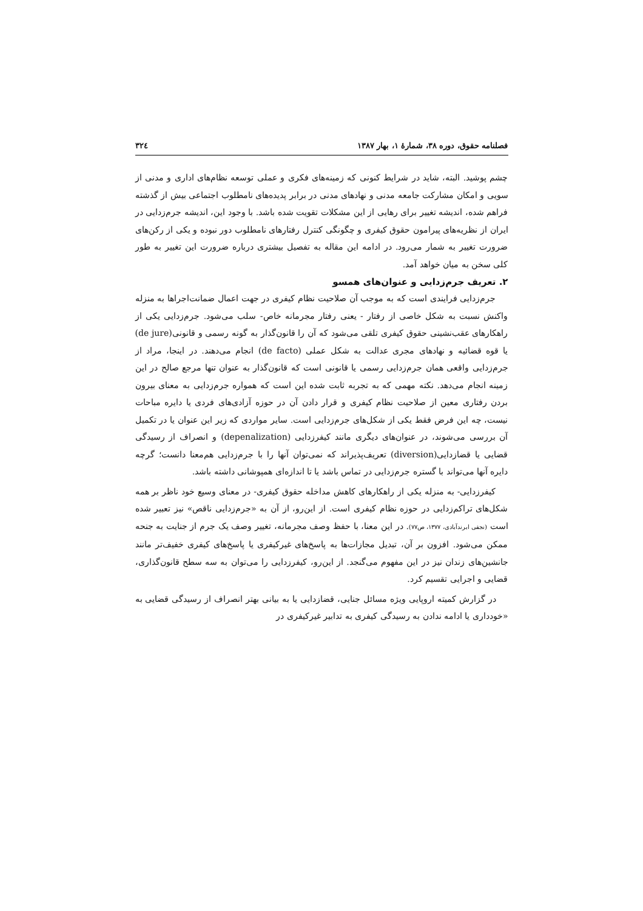فصلنامه حقوق، دوره ۳۸، شمارهٔ ۱، بهار ۱۳۸۷ ۳۲٤
چشم پوشید. البته، شاید در شرایط کنونی که زمینه‌های فکری و عملی توسعه نظام‌های اداری و مدنی از سویی و امکان مشارکت جامعه مدنی و نهادهای مدنی در برابر پدیده‌های نامطلوب اجتماعی بیش از گذشته فراهم شده، اندیشه تغییر برای رهایی از این مشکلات تقویت شده باشد. با وجود این، اندیشه جرم‌زدایی در ایران از نظریه‌های پیرامون حقوق کیفری و چگونگی کنترل رفتارهای نامطلوب دور نبوده و یکی از رکن‌های ضرورت تغییر به شمار می‌رود. در ادامه این مقاله به تفصیل بیشتری درباره ضرورت این تغییر به طور کلی سخن به میان خواهد آمد.
۲. تعریف جرم‌زدایی و عنوان‌های همسو
جرم‌زدایی فرایندی است که به موجب آن صلاحیت نظام کیفری در جهت اعمال ضمانت‌اجراها به منزله واکنش نسبت به شکل خاصی از رفتار - یعنی رفتار مجرمانه خاص- سلب می‌شود. جرم‌زدایی یکی از راهکارهای عقب‌نشینی حقوق کیفری تلقی می‌شود که آن را قانون‌گذار به گونه رسمی و قانونی(de jure) یا قوه قضائیه و نهادهای مجری عدالت به شکل عملی (de facto) انجام می‌دهند. در اینجا، مراد از جرم‌زدایی واقعی همان جرم‌زدایی رسمی یا قانونی است که قانون‌گذار به عنوان تنها مرجع صالح در این زمینه انجام می‌دهد. نکته مهمی که به تجربه ثابت شده این است که همواره جرم‌زدایی به معنای بیرون بردن رفتاری معین از صلاحیت نظام کیفری و قرار دادن آن در حوزه آزادی‌های فردی یا دایره مباحات نیست، چه این فرض فقط یکی از شکل‌های جرم‌زدایی است. سایر مواردی که زیر این عنوان یا در تکمیل آن بررسی می‌شوند، در عنوان‌های دیگری مانند کیفرزدایی (depenalization) و انصراف از رسیدگی قضایی یا قضازدایی(diversion) تعریف‌پذیراند که نمی‌توان آنها را با جرم‌زدایی هم‌معنا دانست؛ گرچه دایره آنها می‌تواند با گستره جرم‌زدایی در تماس باشد یا تا اندازه‌ای همپوشانی داشته باشد.
کیفرزدایی- به منزله یکی از راهکارهای کاهش مداخله حقوق کیفری- در معنای وسیع خود ناظر بر همه شکل‌های تراکم‌زدایی در حوزه نظام کیفری است. از این‌رو، از آن به «جرم‌زدایی ناقص» نیز تعبیر شده است (نجفی ابرندآبادی، ۱۳۷۷، ص۷۷). در این معنا، با حفظ وصف مجرمانه، تغییر وصف یک جرم از جنایت به جنحه ممکن می‌شود. افزون بر آن، تبدیل مجازات‌ها به پاسخ‌های غیرکیفری یا پاسخ‌های کیفری خفیف‌تر مانند جانشین‌های زندان نیز در این مفهوم می‌گنجد. از این‌رو، کیفرزدایی را می‌توان به سه سطح قانون‌گذاری، قضایی و اجرایی تقسیم کرد.
در گزارش کمیته اروپایی ویژه مسائل جنایی، قضازدایی یا به بیانی بهتر انصراف از رسیدگی قضایی به «خودداری یا ادامه ندادن به رسیدگی کیفری به تدابیر غیرکیفری در